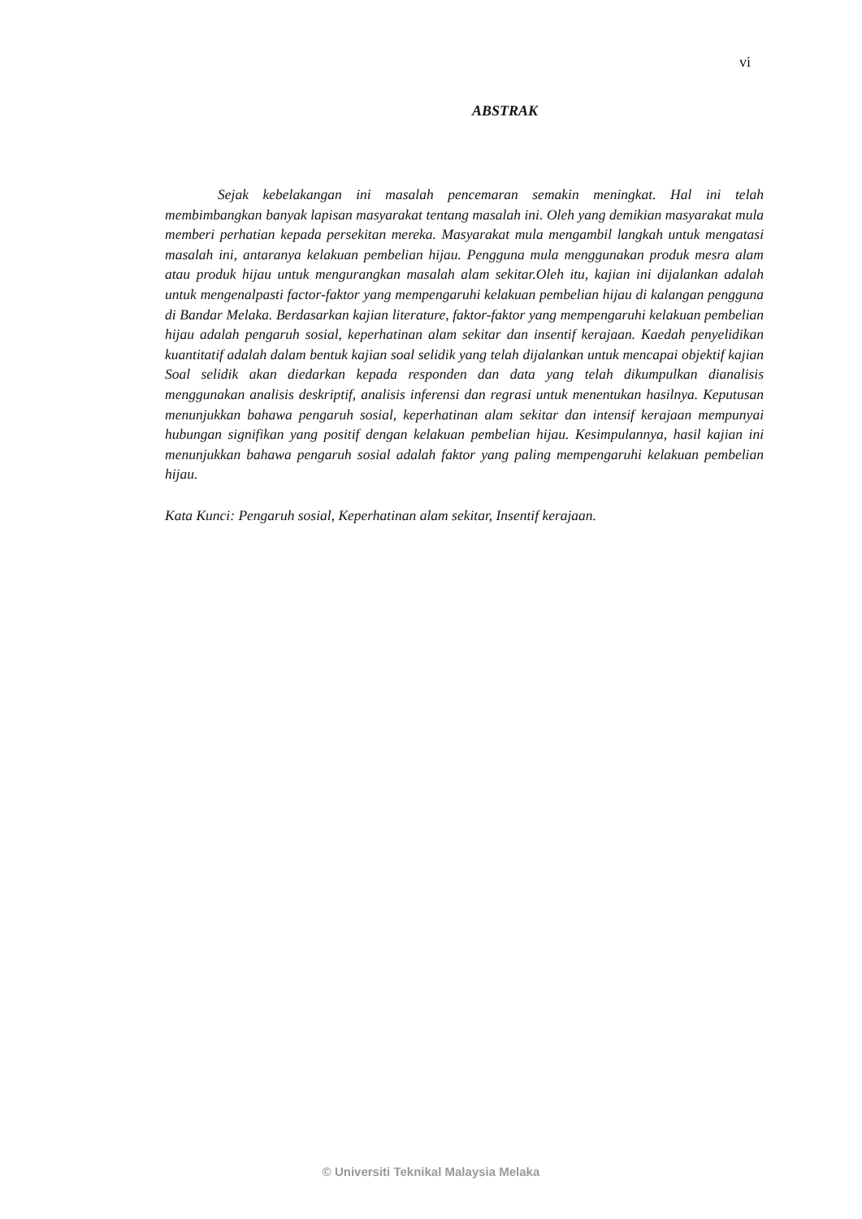vi
ABSTRAK
Sejak kebelakangan ini masalah pencemaran semakin meningkat. Hal ini telah membimbangkan banyak lapisan masyarakat tentang masalah ini. Oleh yang demikian masyarakat mula memberi perhatian kepada persekitan mereka. Masyarakat mula mengambil langkah untuk mengatasi masalah ini, antaranya kelakuan pembelian hijau. Pengguna mula menggunakan produk mesra alam atau produk hijau untuk mengurangkan masalah alam sekitar.Oleh itu, kajian ini dijalankan adalah untuk mengenalpasti factor-faktor yang mempengaruhi kelakuan pembelian hijau di kalangan pengguna di Bandar Melaka. Berdasarkan kajian literature, faktor-faktor yang mempengaruhi kelakuan pembelian hijau adalah pengaruh sosial, keperhatinan alam sekitar dan insentif kerajaan. Kaedah penyelidikan kuantitatif adalah dalam bentuk kajian soal selidik yang telah dijalankan untuk mencapai objektif kajian Soal selidik akan diedarkan kepada responden dan data yang telah dikumpulkan dianalisis menggunakan analisis deskriptif, analisis inferensi dan regrasi untuk menentukan hasilnya. Keputusan menunjukkan bahawa pengaruh sosial, keperhatinan alam sekitar dan intensif kerajaan mempunyai hubungan signifikan yang positif dengan kelakuan pembelian hijau. Kesimpulannya, hasil kajian ini menunjukkan bahawa pengaruh sosial adalah faktor yang paling mempengaruhi kelakuan pembelian hijau.
Kata Kunci: Pengaruh sosial, Keperhatinan alam sekitar, Insentif kerajaan.
© Universiti Teknikal Malaysia Melaka